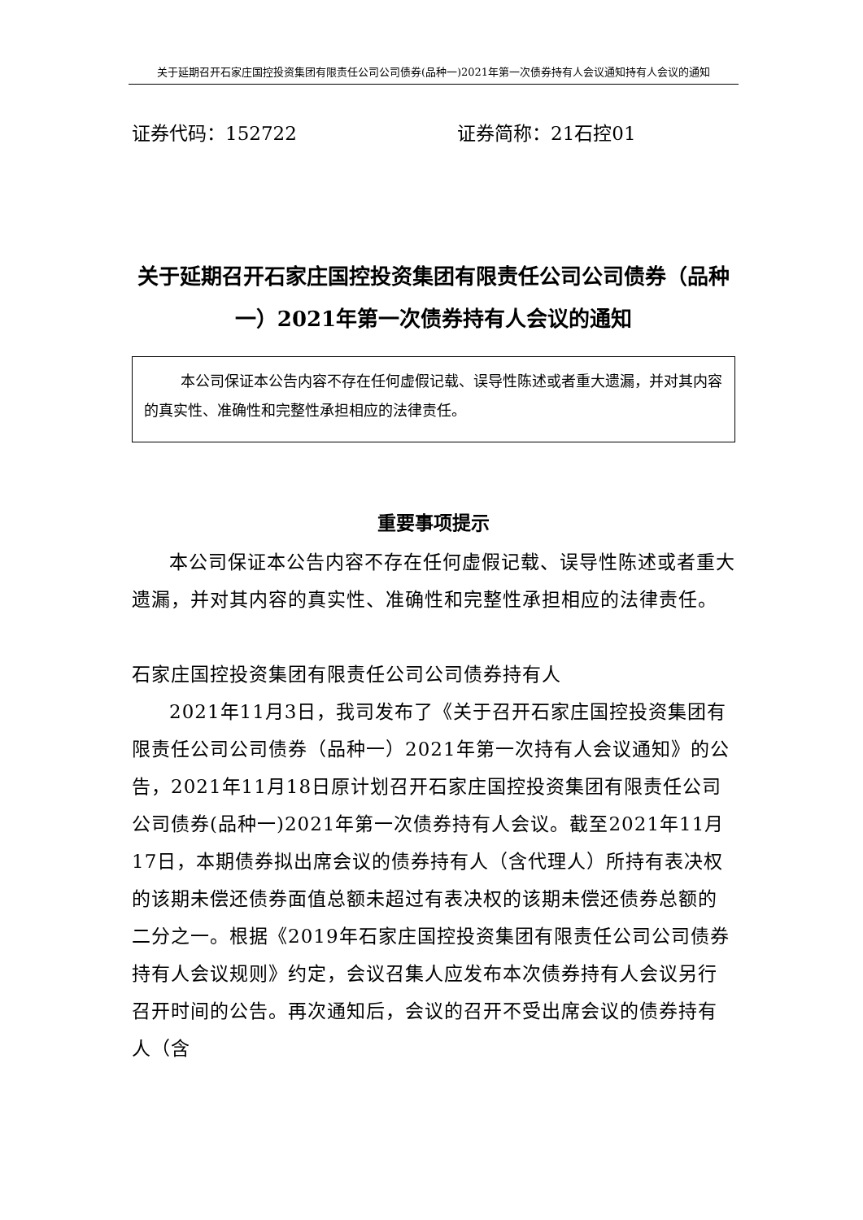关于延期召开石家庄国控投资集团有限责任公司公司债券(品种一)2021年第一次债券持有人会议通知持有人会议的通知
证券代码：152722 证券简称：21石控01
关于延期召开石家庄国控投资集团有限责任公司公司债券（品种一）2021年第一次债券持有人会议的通知
本公司保证本公告内容不存在任何虚假记载、误导性陈述或者重大遗漏，并对其内容的真实性、准确性和完整性承担相应的法律责任。
重要事项提示
本公司保证本公告内容不存在任何虚假记载、误导性陈述或者重大遗漏，并对其内容的真实性、准确性和完整性承担相应的法律责任。
石家庄国控投资集团有限责任公司公司债券持有人
2021年11月3日，我司发布了《关于召开石家庄国控投资集团有限责任公司公司债券（品种一）2021年第一次持有人会议通知》的公告，2021年11月18日原计划召开石家庄国控投资集团有限责任公司公司债券(品种一)2021年第一次债券持有人会议。截至2021年11月17日，本期债券拟出席会议的债券持有人（含代理人）所持有表决权的该期未偿还债券面值总额未超过有表决权的该期未偿还债券总额的二分之一。根据《2019年石家庄国控投资集团有限责任公司公司债券持有人会议规则》约定，会议召集人应发布本次债券持有人会议另行召开时间的公告。再次通知后，会议的召开不受出席会议的债券持有人（含